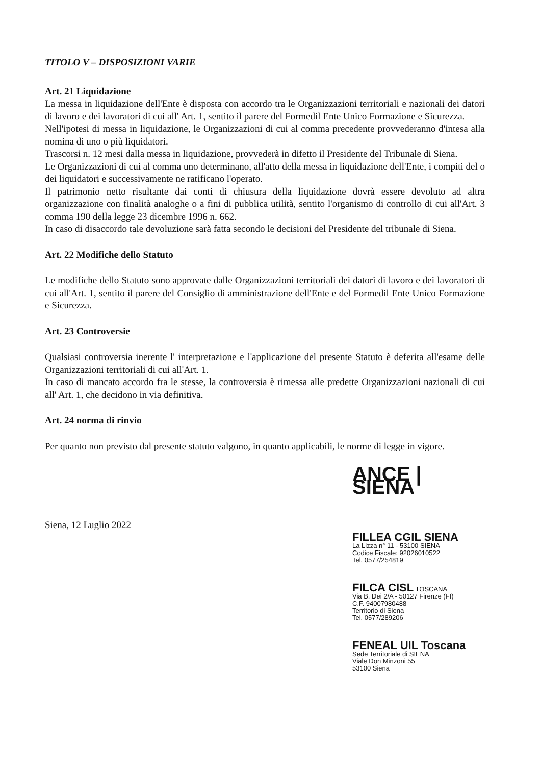TITOLO V – DISPOSIZIONI VARIE
Art. 21 Liquidazione
La messa in liquidazione dell'Ente è disposta con accordo tra le Organizzazioni territoriali e nazionali dei datori di lavoro e dei lavoratori di cui all' Art. 1, sentito il parere del Formedil Ente Unico Formazione e Sicurezza.
Nell'ipotesi di messa in liquidazione, le Organizzazioni di cui al comma precedente provvederanno d'intesa alla nomina di uno o più liquidatori.
Trascorsi n. 12 mesi dalla messa in liquidazione, provvederà in difetto il Presidente del Tribunale di Siena.
Le Organizzazioni di cui al comma uno determinano, all'atto della messa in liquidazione dell'Ente, i compiti del o dei liquidatori e successivamente ne ratificano l'operato.
Il patrimonio netto risultante dai conti di chiusura della liquidazione dovrà essere devoluto ad altra organizzazione con finalità analoghe o a fini di pubblica utilità, sentito l'organismo di controllo di cui all'Art. 3 comma 190 della legge 23 dicembre 1996 n. 662.
In caso di disaccordo tale devoluzione sarà fatta secondo le decisioni del Presidente del tribunale di Siena.
Art. 22 Modifiche dello Statuto
Le modifiche dello Statuto sono approvate dalle Organizzazioni territoriali dei datori di lavoro e dei lavoratori di cui all'Art. 1, sentito il parere del Consiglio di amministrazione dell'Ente e del Formedil Ente Unico Formazione e Sicurezza.
Art. 23 Controversie
Qualsiasi controversia inerente l' interpretazione e l'applicazione del presente Statuto è deferita all'esame delle Organizzazioni territoriali di cui all'Art. 1.
In caso di mancato accordo fra le stesse, la controversia è rimessa alle predette Organizzazioni nazionali di cui all' Art. 1, che decidono in via definitiva.
Art. 24 norma di rinvio
Per quanto non previsto dal presente statuto valgono, in quanto applicabili, le norme di legge in vigore.
Siena, 12 Luglio 2022
ANCE | SIENA
FILLEA CGIL SIENA
La Lizza n° 11 - 53100 SIENA
Codice Fiscale: 92026010522
Tel. 0577/254819
FILCA CISL TOSCANA
Via B. Dei 2/A - 50127 Firenze (FI)
C.F. 94007980488
Territorio di Siena
Tel. 0577/289206
FENEAL UIL Toscana
Sede Territoriale di SIENA
Viale Don Minzoni 55
53100 Siena